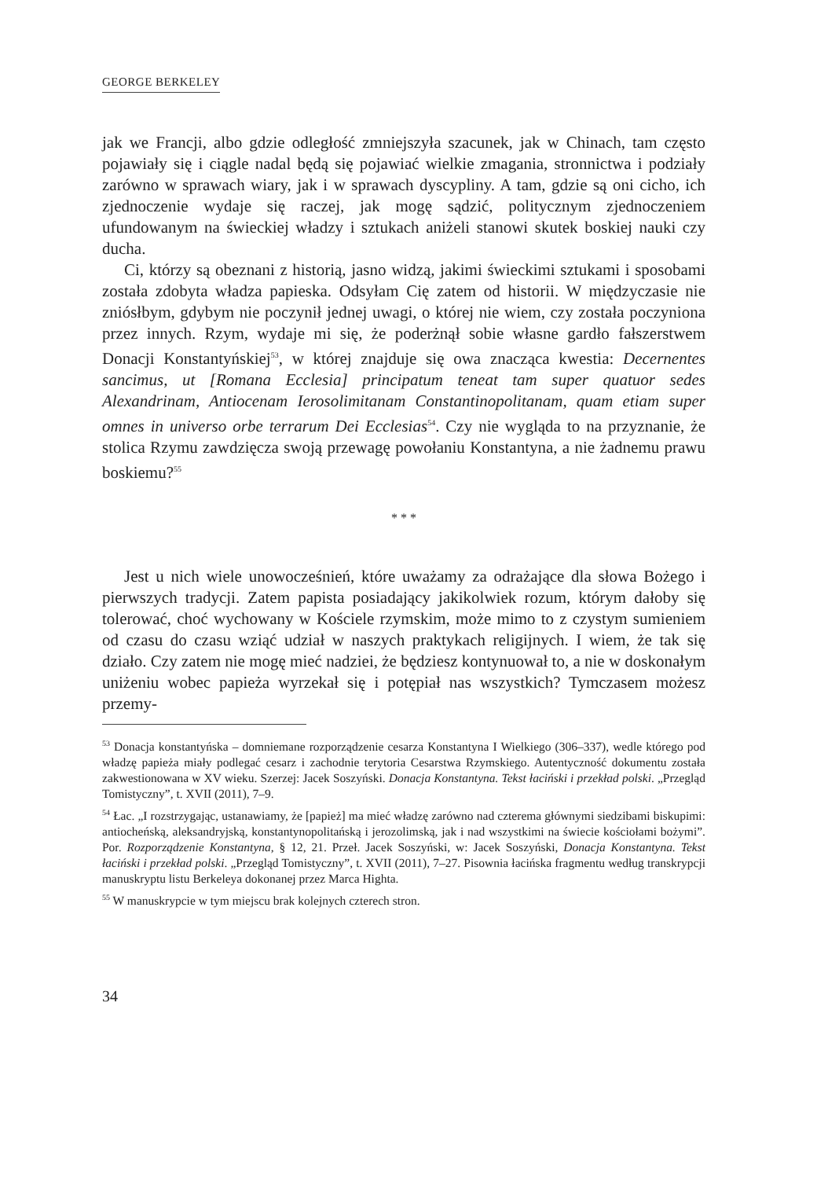GEORGE BERKELEY
jak we Francji, albo gdzie odległość zmniejszyła szacunek, jak w Chinach, tam często pojawiały się i ciągle nadal będą się pojawiać wielkie zmagania, stronnictwa i podziały zarówno w sprawach wiary, jak i w sprawach dyscypliny. A tam, gdzie są oni cicho, ich zjednoczenie wydaje się raczej, jak mogę sądzić, politycznym zjednoczeniem ufundowanym na świeckiej władzy i sztukach aniżeli stanowi skutek boskiej nauki czy ducha.
Ci, którzy są obeznani z historią, jasno widzą, jakimi świeckimi sztukami i sposobami została zdobyta władza papieska. Odsyłam Cię zatem od historii. W międzyczasie nie zniósłbym, gdybym nie poczynił jednej uwagi, o której nie wiem, czy została poczyniona przez innych. Rzym, wydaje mi się, że poderżnął sobie własne gardło fałszerstwem Donacji Konstantyńskiej<sup>53</sup>, w której znajduje się owa znacząca kwestia: Decernentes sancimus, ut [Romana Ecclesia] principatum teneat tam super quatuor sedes Alexandrinam, Antiocenam Ierosolimitanam Constantinopolitanam, quam etiam super omnes in universo orbe terrarum Dei Ecclesias<sup>54</sup>. Czy nie wygląda to na przyznanie, że stolica Rzymu zawdzięcza swoją przewagę powołaniu Konstantyna, a nie żadnemu prawu boskiemu?<sup>55</sup>
* * *
Jest u nich wiele unowocześnień, które uważamy za odrażające dla słowa Bożego i pierwszych tradycji. Zatem papista posiadający jakikolwiek rozum, którym dałoby się tolerować, choć wychowany w Kościele rzymskim, może mimo to z czystym sumieniem od czasu do czasu wziąć udział w naszych praktykach religijnych. I wiem, że tak się działo. Czy zatem nie mogę mieć nadziei, że będziesz kontynuował to, a nie w doskonałym uniżeniu wobec papieża wyrzekał się i potępiał nas wszystkich? Tymczasem możesz przemy-
<sup>53</sup> Donacja konstantyńska – domniemane rozporządzenie cesarza Konstantyna I Wielkiego (306–337), wedle którego pod władzę papieża miały podlegać cesarz i zachodnie terytoria Cesarstwa Rzymskiego. Autentyczność dokumentu została zakwestionowana w XV wieku. Szerzej: Jacek Soszyński. Donacja Konstantyna. Tekst łaciński i przekład polski. „Przegląd Tomistyczny”, t. XVII (2011), 7–9.
<sup>54</sup> Łac. „I rozstrzygając, ustanawiamy, że [papież] ma mieć władzę zarówno nad czterema głównymi siedzibami biskupimi: antiocheńską, aleksandryjską, konstantynopolitańską i jerozolimską, jak i nad wszystkimi na świecie kościołami bożymi”. Por. Rozporządzenie Konstantyna, § 12, 21. Przeł. Jacek Soszyński, w: Jacek Soszyński, Donacja Konstantyna. Tekst łaciński i przekład polski. „Przegląd Tomistyczny”, t. XVII (2011), 7–27. Pisownia łacińska fragmentu według transkrypcji manuskryptu listu Berkeleya dokonanej przez Marca Highta.
<sup>55</sup> W manuskrypcie w tym miejscu brak kolejnych czterech stron.
34